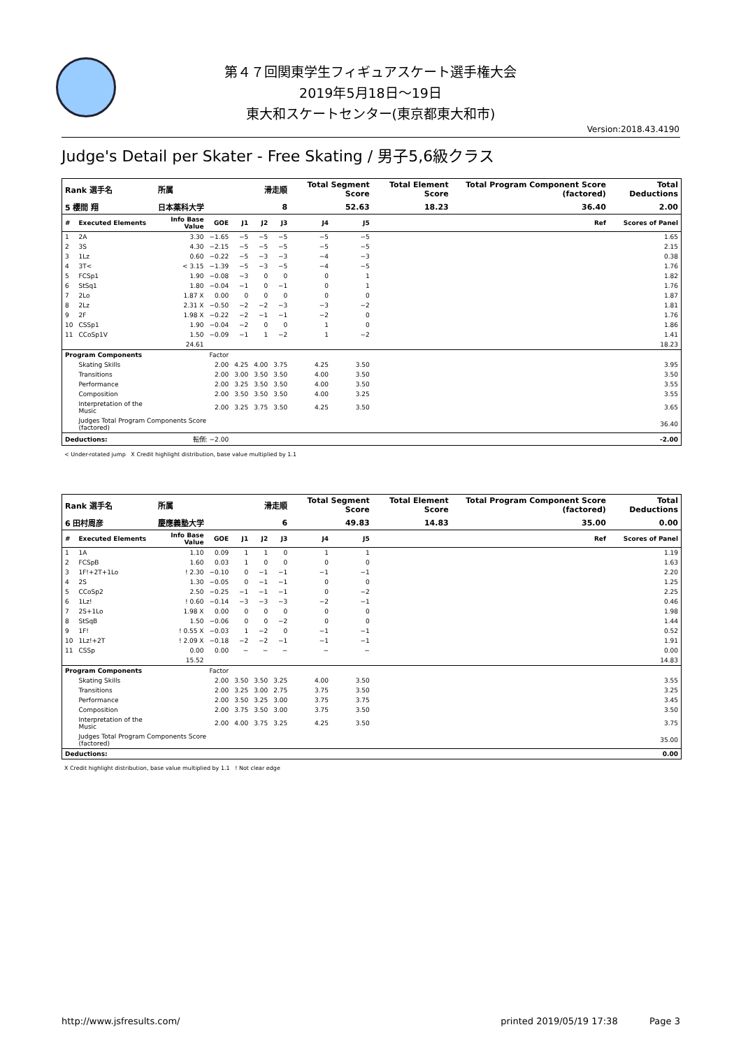第４７回関東学生フィギュアスケート選手権大会
2019年5月18日～19日
東大和スケートセンター(東京都東大和市)
Version:2018.43.4190
Judge's Detail per Skater - Free Skating / 男子5,6級クラス
| Rank 選手名 | | 所属 | | 滑走順 | | | Total Segment Score | | Total Element Score | Total Program Component Score (factored) | Total Deductions |
| 5 櫻間 翔 | | 日本薬科大学 | | 8 | | | 52.63 | | 18.23 | 36.40 | 2.00 |
| # | Executed Elements | Info Base Value | GOE | J1 | J2 | J3 | J4 | J5 | | Ref | Scores of Panel |
| 1 | 2A | 3.30 | −1.65 | −5 | −5 | −5 | −5 | −5 | | | 1.65 |
| 2 | 3S | 4.30 | −2.15 | −5 | −5 | −5 | −5 | −5 | | | 2.15 |
| 3 | 1Lz | 0.60 | −0.22 | −5 | −3 | −3 | −4 | −3 | | | 0.38 |
| 4 | 3T< | < 3.15 | −1.39 | −5 | −3 | −5 | −4 | −5 | | | 1.76 |
| 5 | FCSp1 | 1.90 | −0.08 | −3 | 0 | 0 | 0 | 1 | | | 1.82 |
| 6 | StSq1 | 1.80 | −0.04 | −1 | 0 | −1 | 0 | 1 | | | 1.76 |
| 7 | 2Lo | 1.87 X | 0.00 | 0 | 0 | 0 | 0 | 0 | | | 1.87 |
| 8 | 2Lz | 2.31 X | −0.50 | −2 | −2 | −3 | −3 | −2 | | | 1.81 |
| 9 | 2F | 1.98 X | −0.22 | −2 | −1 | −1 | −2 | 0 | | | 1.76 |
| 10 | CSSp1 | 1.90 | −0.04 | −2 | 0 | 0 | 1 | 0 | | | 1.86 |
| 11 | CCoSp1V | 1.50 | −0.09 | −1 | 1 | −2 | 1 | −2 | | | 1.41 |
| | | 24.61 | | | | | | | | | 18.23 |
| Program Components | | | Factor | | | | | | | | |
| | Skating Skills | | 2.00 | 4.25 | 4.00 | 3.75 | 4.25 | 3.50 | | | 3.95 |
| | Transitions | | 2.00 | 3.00 | 3.50 | 3.50 | 4.00 | 3.50 | | | 3.50 |
| | Performance | | 2.00 | 3.25 | 3.50 | 3.50 | 4.00 | 3.50 | | | 3.55 |
| | Composition | | 2.00 | 3.50 | 3.50 | 3.50 | 4.00 | 3.25 | | | 3.55 |
| | Interpretation of the Music | | 2.00 | 3.25 | 3.75 | 3.50 | 4.25 | 3.50 | | | 3.65 |
| | Judges Total Program Components Score (factored) | | | | | | | | | | 36.40 |
| Deductions: | | 転倒: −2.00 | | | | | | | | | -2.00 |
< Under-rotated jump X Credit highlight distribution, base value multiplied by 1.1
| Rank 選手名 | | 所属 | | 滑走順 | | | Total Segment Score | | Total Element Score | Total Program Component Score (factored) | Total Deductions |
| 6 田村周彦 | | 慶應義塾大学 | | 6 | | | 49.83 | | 14.83 | 35.00 | 0.00 |
| # | Executed Elements | Info Base Value | GOE | J1 | J2 | J3 | J4 | J5 | | Ref | Scores of Panel |
| 1 | 1A | 1.10 | 0.09 | 1 | 1 | 0 | 1 | 1 | | | 1.19 |
| 2 | FCSpB | 1.60 | 0.03 | 1 | 0 | 0 | 0 | 0 | | | 1.63 |
| 3 | 1F!+2T+1Lo | ! 2.30 | −0.10 | 0 | −1 | −1 | −1 | −1 | | | 2.20 |
| 4 | 2S | 1.30 | −0.05 | 0 | −1 | −1 | 0 | 0 | | | 1.25 |
| 5 | CCoSp2 | 2.50 | −0.25 | −1 | −1 | −1 | 0 | −2 | | | 2.25 |
| 6 | 1Lz! | ! 0.60 | −0.14 | −3 | −3 | −3 | −2 | −1 | | | 0.46 |
| 7 | 2S+1Lo | 1.98 X | 0.00 | 0 | 0 | 0 | 0 | 0 | | | 1.98 |
| 8 | StSqB | 1.50 | −0.06 | 0 | 0 | −2 | 0 | 0 | | | 1.44 |
| 9 | 1F! | ! 0.55 X | −0.03 | 1 | −2 | 0 | −1 | −1 | | | 0.52 |
| 10 | 1Lz!+2T | ! 2.09 X | −0.18 | −2 | −2 | −1 | −1 | −1 | | | 1.91 |
| 11 | CSSp | 0.00 | 0.00 | − | − | − | − | − | | | 0.00 |
| | | 15.52 | | | | | | | | | 14.83 |
| Program Components | | | Factor | | | | | | | | |
| | Skating Skills | | 2.00 | 3.50 | 3.50 | 3.25 | 4.00 | 3.50 | | | 3.55 |
| | Transitions | | 2.00 | 3.25 | 3.00 | 2.75 | 3.75 | 3.50 | | | 3.25 |
| | Performance | | 2.00 | 3.50 | 3.25 | 3.00 | 3.75 | 3.75 | | | 3.45 |
| | Composition | | 2.00 | 3.75 | 3.50 | 3.00 | 3.75 | 3.50 | | | 3.50 |
| | Interpretation of the Music | | 2.00 | 4.00 | 3.75 | 3.25 | 4.25 | 3.50 | | | 3.75 |
| | Judges Total Program Components Score (factored) | | | | | | | | | | 35.00 |
| Deductions: | | | | | | | | | | | 0.00 |
X Credit highlight distribution, base value multiplied by 1.1 ! Not clear edge
http://www.jsfresults.com/ printed 2019/05/19 17:38 Page 3